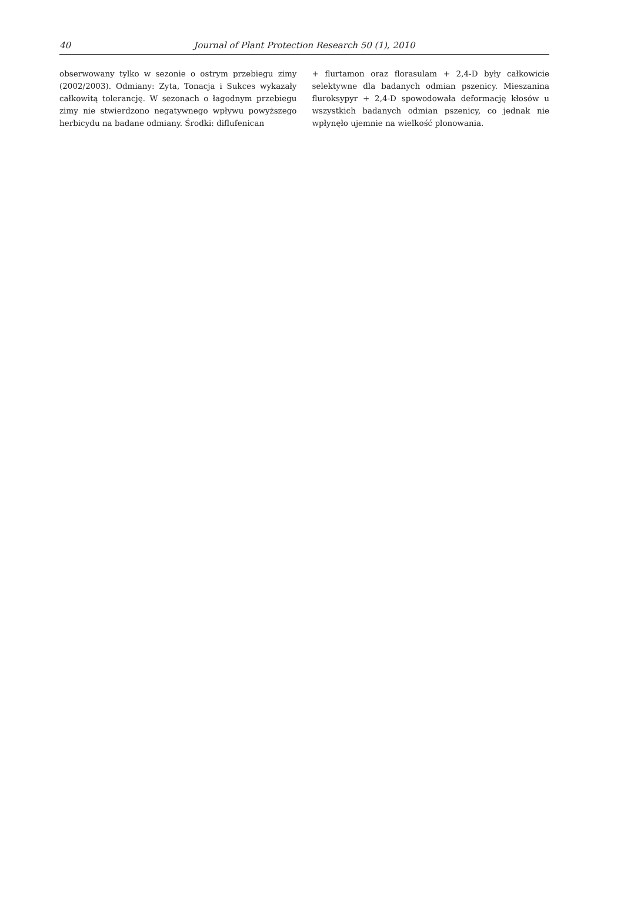40 Journal of Plant Protection Research 50 (1), 2010
obserwowany tylko w sezonie o ostrym przebiegu zimy (2002/2003). Odmiany: Zyta, Tonacja i Sukces wykazały całkowitą tolerancję. W sezonach o łagodnym przebiegu zimy nie stwierdzono negatywnego wpływu powyższego herbicydu na badane odmiany. Środki: diflufenican
+ flurtamon oraz florasulam + 2,4-D były całkowicie selektywne dla badanych odmian pszenicy. Mieszanina fluroksypyr + 2,4-D spowodowała deformację kłosów u wszystkich badanych odmian pszenicy, co jednak nie wpłynęło ujemnie na wielkość plonowania.